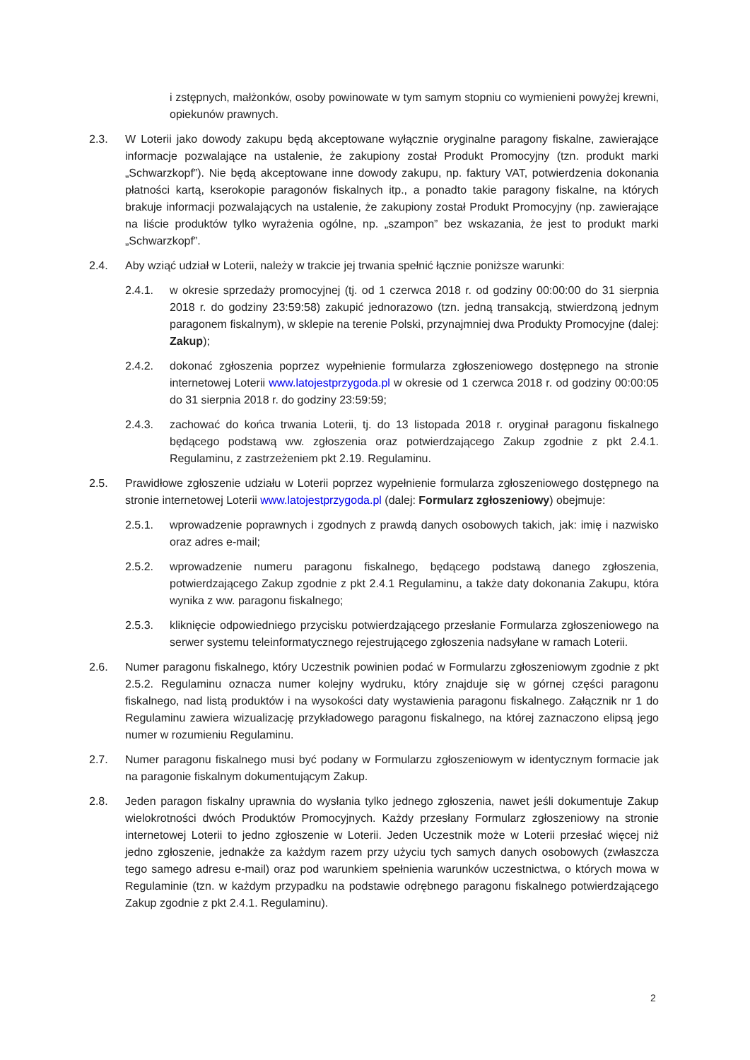i zstępnych, małżonków, osoby powinowate w tym samym stopniu co wymienieni powyżej krewni, opiekunów prawnych.
2.3. W Loterii jako dowody zakupu będą akceptowane wyłącznie oryginalne paragony fiskalne, zawierające informacje pozwalające na ustalenie, że zakupiony został Produkt Promocyjny (tzn. produkt marki „Schwarzkopf”). Nie będą akceptowane inne dowody zakupu, np. faktury VAT, potwierdzenia dokonania płatności kartą, kserokopie paragonów fiskalnych itp., a ponadto takie paragony fiskalne, na których brakuje informacji pozwalających na ustalenie, że zakupiony został Produkt Promocyjny (np. zawierające na liście produktów tylko wyrażenia ogólne, np. „szampon” bez wskazania, że jest to produkt marki „Schwarzkopf”.
2.4. Aby wziąć udział w Loterii, należy w trakcie jej trwania spełnić łącznie poniższe warunki:
2.4.1. w okresie sprzedaży promocyjnej (tj. od 1 czerwca 2018 r. od godziny 00:00:00 do 31 sierpnia 2018 r. do godziny 23:59:58) zakupić jednorazowo (tzn. jedną transakcją, stwierdzoną jednym paragonem fiskalnym), w sklepie na terenie Polski, przynajmniej dwa Produkty Promocyjne (dalej: Zakup);
2.4.2. dokonać zgłoszenia poprzez wypełnienie formularza zgłoszeniowego dostępnego na stronie internetowej Loterii www.latojestprzygoda.pl w okresie od 1 czerwca 2018 r. od godziny 00:00:05 do 31 sierpnia 2018 r. do godziny 23:59:59;
2.4.3. zachować do końca trwania Loterii, tj. do 13 listopada 2018 r. oryginał paragonu fiskalnego będącego podstawą ww. zgłoszenia oraz potwierdzającego Zakup zgodnie z pkt 2.4.1. Regulaminu, z zastrzeżeniem pkt 2.19. Regulaminu.
2.5. Prawidłowe zgłoszenie udziału w Loterii poprzez wypełnienie formularza zgłoszeniowego dostępnego na stronie internetowej Loterii www.latojestprzygoda.pl (dalej: Formularz zgłoszeniowy) obejmuje:
2.5.1. wprowadzenie poprawnych i zgodnych z prawdą danych osobowych takich, jak: imię i nazwisko oraz adres e-mail;
2.5.2. wprowadzenie numeru paragonu fiskalnego, będącego podstawą danego zgłoszenia, potwierdzającego Zakup zgodnie z pkt 2.4.1 Regulaminu, a także daty dokonania Zakupu, która wynika z ww. paragonu fiskalnego;
2.5.3. kliknięcie odpowiedniego przycisku potwierdzającego przesłanie Formularza zgłoszeniowego na serwer systemu teleinformatycznego rejestrującego zgłoszenia nadsyłane w ramach Loterii.
2.6. Numer paragonu fiskalnego, który Uczestnik powinien podać w Formularzu zgłoszeniowym zgodnie z pkt 2.5.2. Regulaminu oznacza numer kolejny wydruku, który znajduje się w górnej części paragonu fiskalnego, nad listą produktów i na wysokości daty wystawienia paragonu fiskalnego. Załącznik nr 1 do Regulaminu zawiera wizualizację przykładowego paragonu fiskalnego, na której zaznaczono elipsą jego numer w rozumieniu Regulaminu.
2.7. Numer paragonu fiskalnego musi być podany w Formularzu zgłoszeniowym w identycznym formacie jak na paragonie fiskalnym dokumentującym Zakup.
2.8. Jeden paragon fiskalny uprawnia do wysłania tylko jednego zgłoszenia, nawet jeśli dokumentuje Zakup wielokrotności dwóch Produktów Promocyjnych. Każdy przesłany Formularz zgłoszeniowy na stronie internetowej Loterii to jedno zgłoszenie w Loterii. Jeden Uczestnik może w Loterii przesłać więcej niż jedno zgłoszenie, jednakże za każdym razem przy użyciu tych samych danych osobowych (zwłaszcza tego samego adresu e-mail) oraz pod warunkiem spełnienia warunków uczestnictwa, o których mowa w Regulaminie (tzn. w każdym przypadku na podstawie odrębnego paragonu fiskalnego potwierdzającego Zakup zgodnie z pkt 2.4.1. Regulaminu).
2